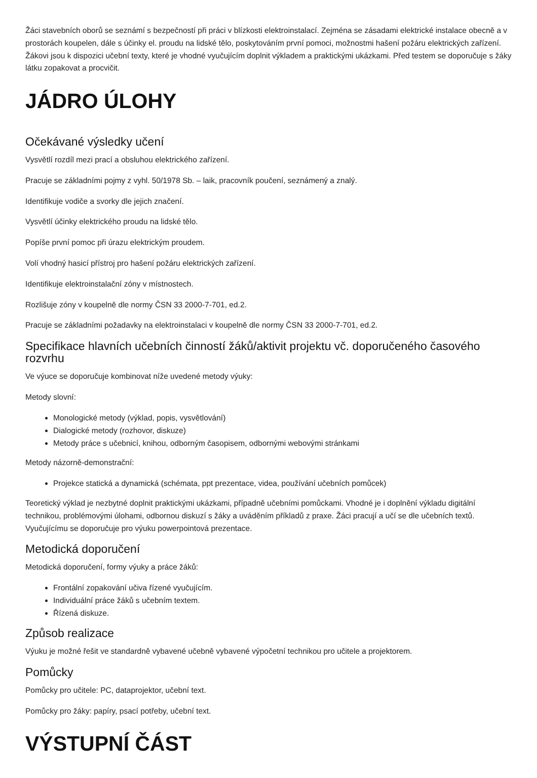Žáci stavebních oborů se seznámí s bezpečností při práci v blízkosti elektroinstalací. Zejména se zásadami elektrické instalace obecně a v prostorách koupelen, dále s účinky el. proudu na lidské tělo, poskytováním první pomoci, možnostmi hašení požáru elektrických zařízení. Žákovi jsou k dispozici učební texty, které je vhodné vyučujícím doplnit výkladem a praktickými ukázkami. Před testem se doporučuje s žáky látku zopakovat a procvičit.
JÁDRO ÚLOHY
Očekávané výsledky učení
Vysvětlí rozdíl mezi prací a obsluhou elektrického zařízení.
Pracuje se základními pojmy z vyhl. 50/1978 Sb. – laik, pracovník poučení, seznámený a znalý.
Identifikuje vodiče a svorky dle jejich značení.
Vysvětlí účinky elektrického proudu na lidské tělo.
Popíše první pomoc při úrazu elektrickým proudem.
Volí vhodný hasicí přístroj pro hašení požáru elektrických zařízení.
Identifikuje elektroinstalační zóny v místnostech.
Rozlišuje zóny v koupelně dle normy ČSN 33 2000-7-701, ed.2.
Pracuje se základními požadavky na elektroinstalaci v koupelně dle normy ČSN 33 2000-7-701, ed.2.
Specifikace hlavních učebních činností žáků/aktivit projektu vč. doporučeného časového rozvrhu
Ve výuce se doporučuje kombinovat níže uvedené metody výuky:
Metody slovní:
Monologické metody (výklad, popis, vysvětlování)
Dialogické metody (rozhovor, diskuze)
Metody práce s učebnicí, knihou, odborným časopisem, odbornými webovými stránkami
Metody názorně-demonstrační:
Projekce statická a dynamická (schémata, ppt prezentace, videa, používání učebních pomůcek)
Teoretický výklad je nezbytné doplnit praktickými ukázkami, případně učebními pomůckami. Vhodné je i doplnění výkladu digitální technikou, problémovými úlohami, odbornou diskuzí s žáky a uváděním příkladů z praxe. Žáci pracují a učí se dle učebních textů. Vyučujícímu se doporučuje pro výuku powerpointová prezentace.
Metodická doporučení
Metodická doporučení, formy výuky a práce žáků:
Frontální zopakování učiva řízené vyučujícím.
Individuální práce žáků s učebním textem.
Řízená diskuze.
Způsob realizace
Výuku je možné řešit ve standardně vybavené učebně vybavené výpočetní technikou pro učitele a projektorem.
Pomůcky
Pomůcky pro učitele: PC, dataprojektor, učební text.
Pomůcky pro žáky: papíry, psací potřeby, učební text.
VÝSTUPNÍ ČÁST